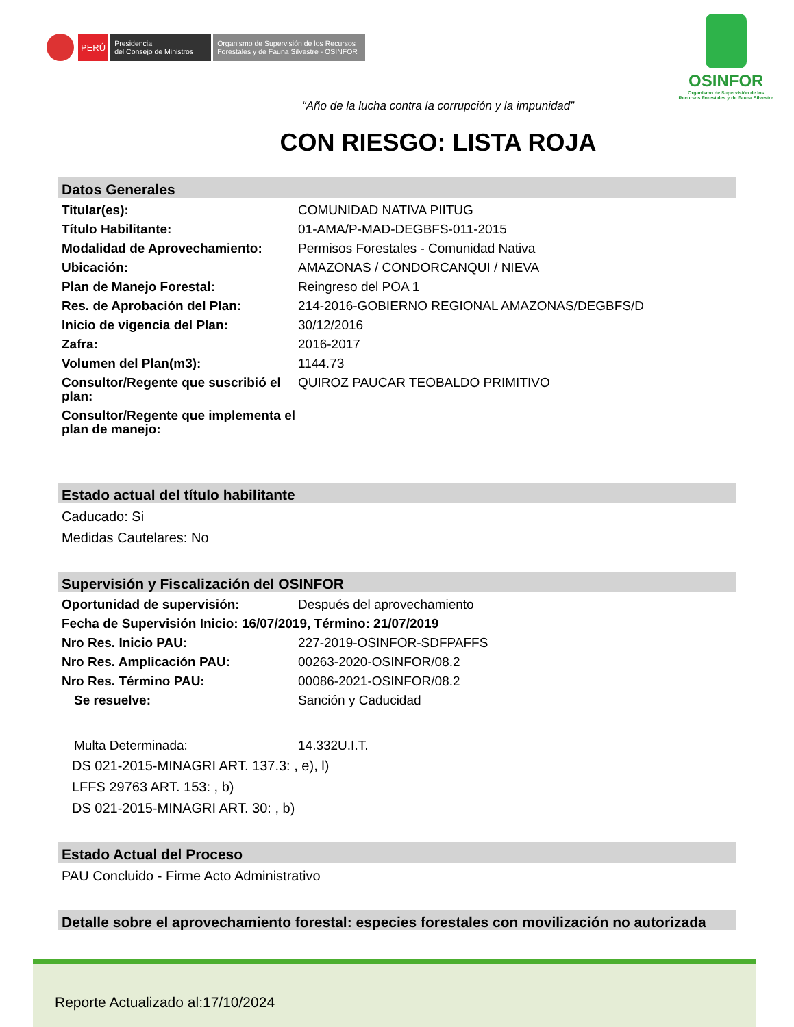PERÚ
Presidencia
del Consejo de Ministros
Organismo de Supervisión de los Recursos Forestales y de Fauna Silvestre - OSINFOR
OSINFOR
Organismo de Supervisión de los
Recursos Forestales y de Fauna Silvestre
“Año de la lucha contra la corrupción y la impunidad”
CON RIESGO: LISTA ROJA
Datos Generales
Titular(es): COMUNIDAD NATIVA PIITUG
Título Habilitante: 01-AMA/P-MAD-DEGBFS-011-2015
Modalidad de Aprovechamiento: Permisos Forestales - Comunidad Nativa
Ubicación: AMAZONAS / CONDORCANQUI / NIEVA
Plan de Manejo Forestal: Reingreso del POA 1
Res. de Aprobación del Plan: 214-2016-GOBIERNO REGIONAL AMAZONAS/DEGBFS/D
Inicio de vigencia del Plan: 30/12/2016
Zafra: 2016-2017
Volumen del Plan(m3): 1144.73
Consultor/Regente que suscribió el plan:
QUIROZ PAUCAR TEOBALDO PRIMITIVO
Consultor/Regente que implementa el plan de manejo:
Estado actual del título habilitante
Caducado: Si
Medidas Cautelares: No
Supervisión y Fiscalización del OSINFOR
Oportunidad de supervisión: Después del aprovechamiento
Fecha de Supervisión Inicio: 16/07/2019, Término: 21/07/2019
Nro Res. Inicio PAU: 227-2019-OSINFOR-SDFPAFFS
Nro Res. Amplicación PAU: 00263-2020-OSINFOR/08.2
Nro Res. Término PAU: 00086-2021-OSINFOR/08.2
Se resuelve: Sanción y Caducidad
Multa Determinada: 14.332U.I.T.
DS 021-2015-MINAGRI ART. 137.3: , e), l)
LFFS 29763 ART. 153: , b)
DS 021-2015-MINAGRI ART. 30: , b)
Estado Actual del Proceso
PAU Concluido - Firme Acto Administrativo
Detalle sobre el aprovechamiento forestal: especies forestales con movilización no autorizada
Reporte Actualizado al:17/10/2024